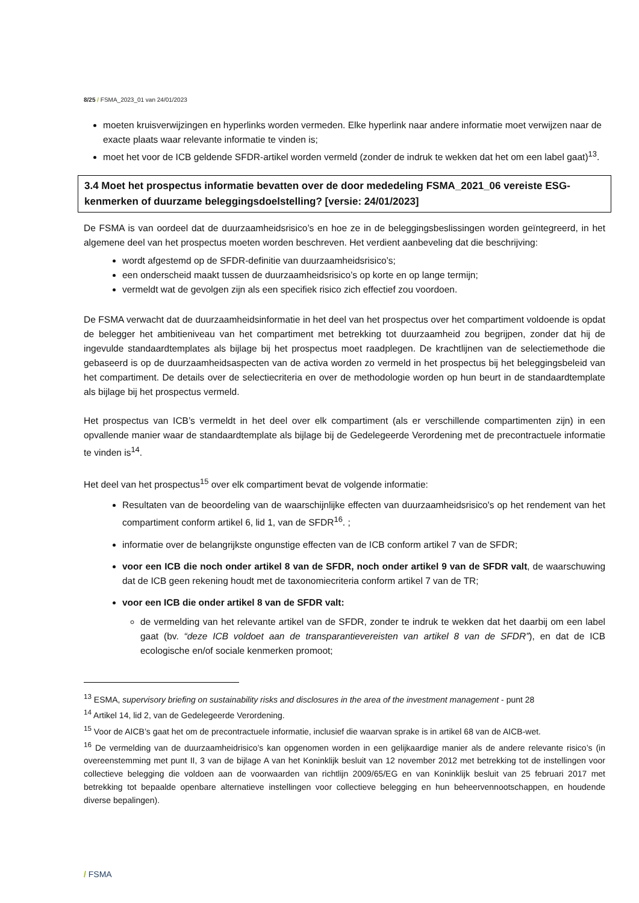8/25 / FSMA_2023_01 van 24/01/2023
moeten kruisverwijzingen en hyperlinks worden vermeden. Elke hyperlink naar andere informatie moet verwijzen naar de exacte plaats waar relevante informatie te vinden is;
moet het voor de ICB geldende SFDR-artikel worden vermeld (zonder de indruk te wekken dat het om een label gaat)<sup>13</sup>.
3.4 Moet het prospectus informatie bevatten over de door mededeling FSMA_2021_06 vereiste ESG-kenmerken of duurzame beleggingsdoelstelling? [versie: 24/01/2023]
De FSMA is van oordeel dat de duurzaamheidsrisico’s en hoe ze in de beleggingsbeslissingen worden geïntegreerd, in het algemene deel van het prospectus moeten worden beschreven. Het verdient aanbeveling dat die beschrijving:
wordt afgestemd op de SFDR-definitie van duurzaamheidsrisico’s;
een onderscheid maakt tussen de duurzaamheidsrisico’s op korte en op lange termijn;
vermeldt wat de gevolgen zijn als een specifiek risico zich effectief zou voordoen.
De FSMA verwacht dat de duurzaamheidsinformatie in het deel van het prospectus over het compartiment voldoende is opdat de belegger het ambitieniveau van het compartiment met betrekking tot duurzaamheid zou begrijpen, zonder dat hij de ingevulde standaardtemplates als bijlage bij het prospectus moet raadplegen. De krachtlijnen van de selectiemethode die gebaseerd is op de duurzaamheidsaspecten van de activa worden zo vermeld in het prospectus bij het beleggingsbeleid van het compartiment. De details over de selectiecriteria en over de methodologie worden op hun beurt in de standaardtemplate als bijlage bij het prospectus vermeld.
Het prospectus van ICB’s vermeldt in het deel over elk compartiment (als er verschillende compartimenten zijn) in een opvallende manier waar de standaardtemplate als bijlage bij de Gedelegeerde Verordening met de precontractuele informatie te vinden is<sup>14</sup>.
Het deel van het prospectus<sup>15</sup> over elk compartiment bevat de volgende informatie:
Resultaten van de beoordeling van de waarschijnlijke effecten van duurzaamheidsrisico's op het rendement van het compartiment conform artikel 6, lid 1, van de SFDR<sup>16</sup>. ;
informatie over de belangrijkste ongunstige effecten van de ICB conform artikel 7 van de SFDR;
voor een ICB die noch onder artikel 8 van de SFDR, noch onder artikel 9 van de SFDR valt, de waarschuwing dat de ICB geen rekening houdt met de taxonomiecriteria conform artikel 7 van de TR;
voor een ICB die onder artikel 8 van de SFDR valt:
de vermelding van het relevante artikel van de SFDR, zonder te indruk te wekken dat het daarbij om een label gaat (bv. “deze ICB voldoet aan de transparantievereisten van artikel 8 van de SFDR”), en dat de ICB ecologische en/of sociale kenmerken promoot;
<sup>13</sup> ESMA, supervisory briefing on sustainability risks and disclosures in the area of the investment management - punt 28
<sup>14</sup> Artikel 14, lid 2, van de Gedelegeerde Verordening.
<sup>15</sup> Voor de AICB’s gaat het om de precontractuele informatie, inclusief die waarvan sprake is in artikel 68 van de AICB-wet.
<sup>16</sup> De vermelding van de duurzaamheidrisico’s kan opgenomen worden in een gelijkaardige manier als de andere relevante risico’s (in overeenstemming met punt II, 3 van de bijlage A van het Koninklijk besluit van 12 november 2012 met betrekking tot de instellingen voor collectieve belegging die voldoen aan de voorwaarden van richtlijn 2009/65/EG en van Koninklijk besluit van 25 februari 2017 met betrekking tot bepaalde openbare alternatieve instellingen voor collectieve belegging en hun beheervennootschappen, en houdende diverse bepalingen).
/ FSMA